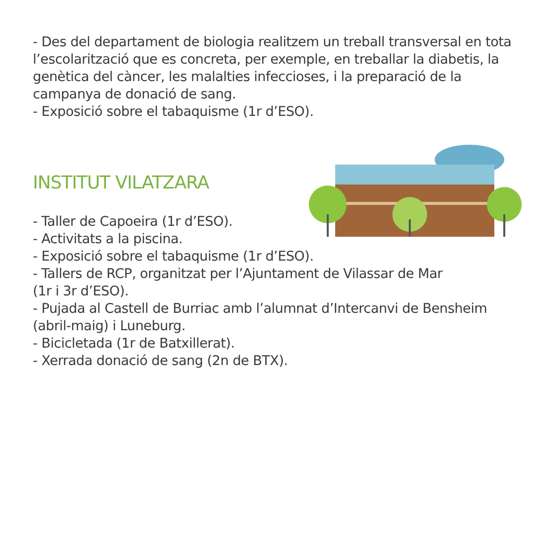- Des del departament de biologia realitzem un treball transversal en tota l’escolarització que es concreta, per exemple, en treballar la diabetis, la genètica del càncer, les malalties infeccioses, i la preparació de la campanya de donació de sang.
- Exposició sobre el tabaquisme (1r d’ESO).
INSTITUT VILATZARA
- Taller de Capoeira (1r d’ESO).
- Activitats a la piscina.
- Exposició sobre el tabaquisme (1r d’ESO).
- Tallers de RCP, organitzat per l’Ajuntament de Vilassar de Mar
(1r i 3r d’ESO).
- Pujada al Castell de Burriac amb l’alumnat d’Intercanvi de Bensheim
(abril-maig) i Luneburg.
- Bicicletada (1r de Batxillerat).
- Xerrada donació de sang (2n de BTX).